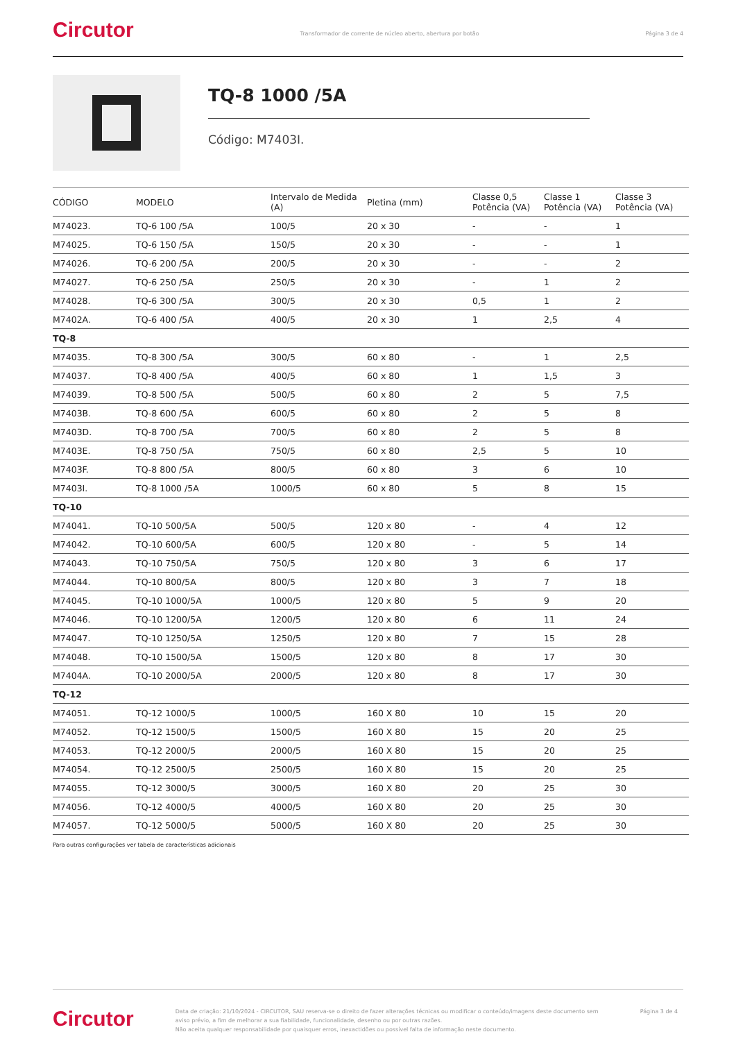Circutor
Transformador de corrente de núcleo aberto, abertura por botão
Página 3 de 4
TQ-8 1000 /5A
Código: M7403I.
| CÓDIGO | MODELO | Intervalo de Medida (A) | Pletina (mm) | Classe 0,5 Potência (VA) | Classe 1 Potência (VA) | Classe 3 Potência (VA) |
| --- | --- | --- | --- | --- | --- | --- |
| M74023. | TQ-6 100 /5A | 100/5 | 20 x 30 | - | - | 1 |
| M74025. | TQ-6 150 /5A | 150/5 | 20 x 30 | - | - | 1 |
| M74026. | TQ-6 200 /5A | 200/5 | 20 x 30 | - | - | 2 |
| M74027. | TQ-6 250 /5A | 250/5 | 20 x 30 | - | 1 | 2 |
| M74028. | TQ-6 300 /5A | 300/5 | 20 x 30 | 0,5 | 1 | 2 |
| M7402A. | TQ-6 400 /5A | 400/5 | 20 x 30 | 1 | 2,5 | 4 |
| TQ-8 | | | | | | |
| M74035. | TQ-8 300 /5A | 300/5 | 60 x 80 | - | 1 | 2,5 |
| M74037. | TQ-8 400 /5A | 400/5 | 60 x 80 | 1 | 1,5 | 3 |
| M74039. | TQ-8 500 /5A | 500/5 | 60 x 80 | 2 | 5 | 7,5 |
| M7403B. | TQ-8 600 /5A | 600/5 | 60 x 80 | 2 | 5 | 8 |
| M7403D. | TQ-8 700 /5A | 700/5 | 60 x 80 | 2 | 5 | 8 |
| M7403E. | TQ-8 750 /5A | 750/5 | 60 x 80 | 2,5 | 5 | 10 |
| M7403F. | TQ-8 800 /5A | 800/5 | 60 x 80 | 3 | 6 | 10 |
| M7403I. | TQ-8 1000 /5A | 1000/5 | 60 x 80 | 5 | 8 | 15 |
| TQ-10 | | | | | | |
| M74041. | TQ-10 500/5A | 500/5 | 120 x 80 | - | 4 | 12 |
| M74042. | TQ-10 600/5A | 600/5 | 120 x 80 | - | 5 | 14 |
| M74043. | TQ-10 750/5A | 750/5 | 120 x 80 | 3 | 6 | 17 |
| M74044. | TQ-10 800/5A | 800/5 | 120 x 80 | 3 | 7 | 18 |
| M74045. | TQ-10 1000/5A | 1000/5 | 120 x 80 | 5 | 9 | 20 |
| M74046. | TQ-10 1200/5A | 1200/5 | 120 x 80 | 6 | 11 | 24 |
| M74047. | TQ-10 1250/5A | 1250/5 | 120 x 80 | 7 | 15 | 28 |
| M74048. | TQ-10 1500/5A | 1500/5 | 120 x 80 | 8 | 17 | 30 |
| M7404A. | TQ-10 2000/5A | 2000/5 | 120 x 80 | 8 | 17 | 30 |
| TQ-12 | | | | | | |
| M74051. | TQ-12 1000/5 | 1000/5 | 160 X 80 | 10 | 15 | 20 |
| M74052. | TQ-12 1500/5 | 1500/5 | 160 X 80 | 15 | 20 | 25 |
| M74053. | TQ-12 2000/5 | 2000/5 | 160 X 80 | 15 | 20 | 25 |
| M74054. | TQ-12 2500/5 | 2500/5 | 160 X 80 | 15 | 20 | 25 |
| M74055. | TQ-12 3000/5 | 3000/5 | 160 X 80 | 20 | 25 | 30 |
| M74056. | TQ-12 4000/5 | 4000/5 | 160 X 80 | 20 | 25 | 30 |
| M74057. | TQ-12 5000/5 | 5000/5 | 160 X 80 | 20 | 25 | 30 |
Para outras configurações ver tabela de características adicionais
Circutor
Data de criação: 21/10/2024 - CIRCUTOR, SAU reserva-se o direito de fazer alterações técnicas ou modificar o conteúdo/imagens deste documento sem aviso prévio, a fim de melhorar a sua fiabilidade, funcionalidade, desenho ou por outras razões.
Não aceita qualquer responsabilidade por quaisquer erros, inexactidões ou possível falta de informação neste documento.
Página 3 de 4